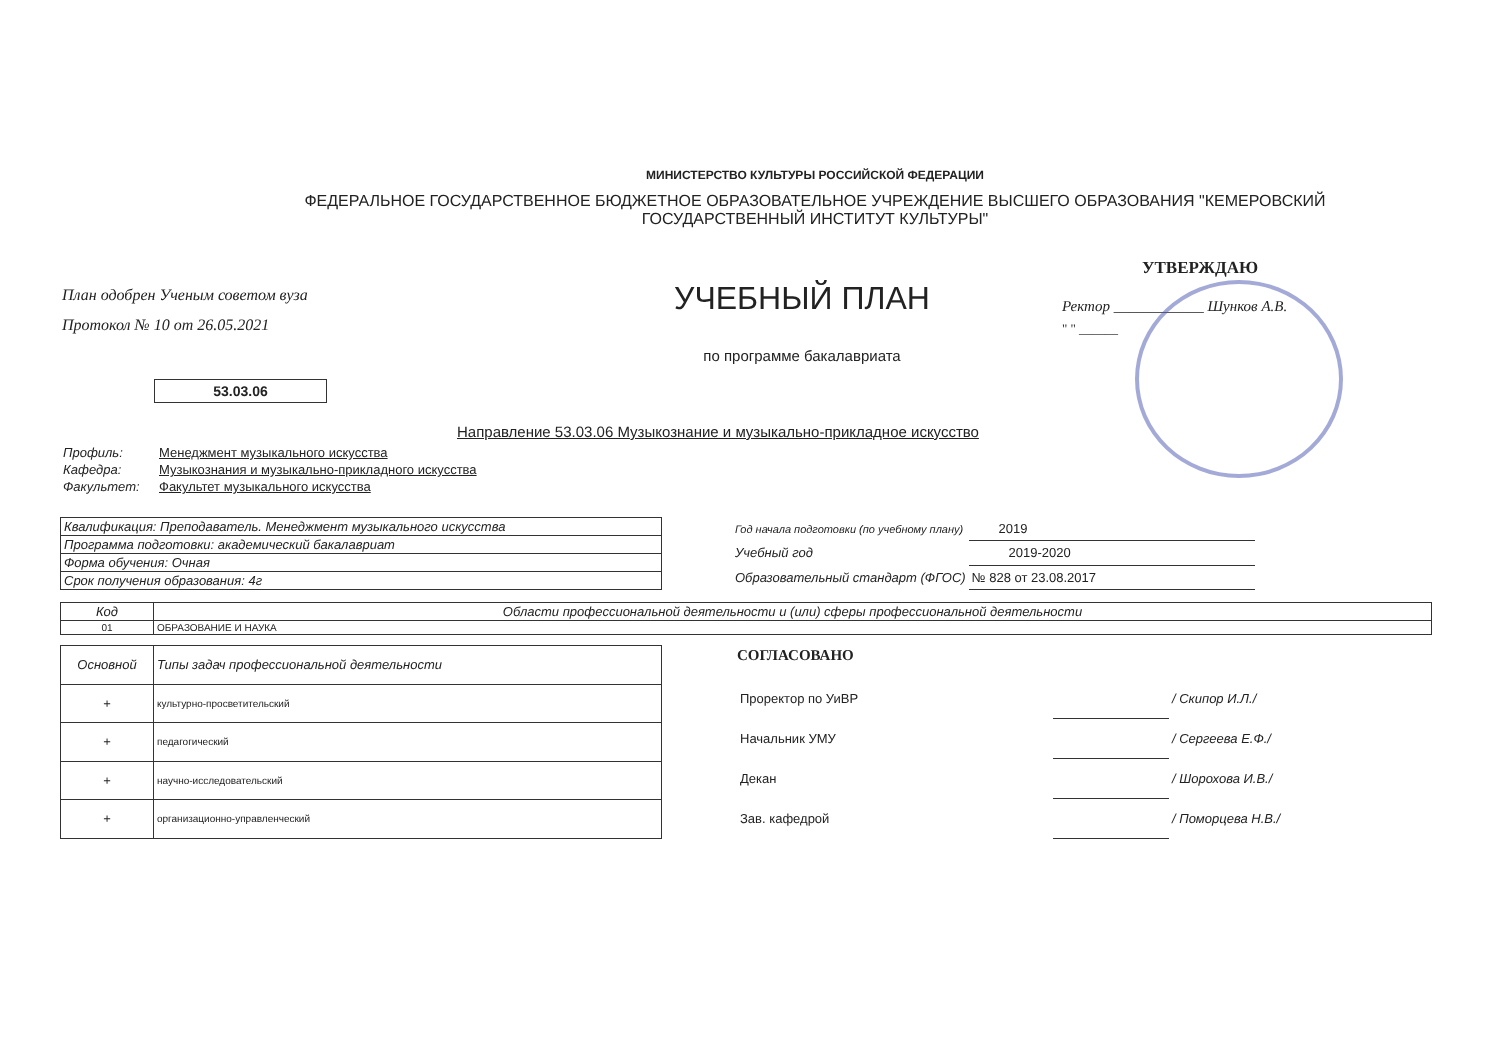МИНИСТЕРСТВО КУЛЬТУРЫ РОССИЙСКОЙ ФЕДЕРАЦИИ
ФЕДЕРАЛЬНОЕ ГОСУДАРСТВЕННОЕ БЮДЖЕТНОЕ ОБРАЗОВАТЕЛЬНОЕ УЧРЕЖДЕНИЕ ВЫСШЕГО ОБРАЗОВАНИЯ "КЕМЕРОВСКИЙ
ГОСУДАРСТВЕННЫЙ ИНСТИТУТ КУЛЬТУРЫ"
План одобрен Ученым советом вуза
Протокол № 10 от 26.05.2021
53.03.06
УЧЕБНЫЙ ПЛАН
по программе бакалавриата
УТВЕРЖДАЮ
Ректор ____________ Шунков А.В.
" " ______
Направление 53.03.06 Музыкознание и музыкально-прикладное искусство
| Профиль: | Менеджмент музыкального искусства |
| Кафедра: | Музыкознания и музыкально-прикладного искусства |
| Факультет: | Факультет музыкального искусства |
| Квалификация: Преподаватель. Менеджмент музыкального искусства |
| Программа подготовки: академический бакалавриат |
| Форма обучения: Очная |
| Срок получения образования: 4г |
| Год начала подготовки (по учебному плану) | 2019 |
| Учебный год | 2019-2020 |
| Образовательный стандарт (ФГОС) | № 828 от 23.08.2017 |
| Код | Области профессиональной деятельности и (или) сферы профессиональной деятельности |
| --- | --- |
| 01 | ОБРАЗОВАНИЕ И НАУКА |
| Основной | Типы задач профессиональной деятельности |
| --- | --- |
| + | культурно-просветительский |
| + | педагогический |
| + | научно-исследовательский |
| + | организационно-управленческий |
СОГЛАСОВАНО
| Проректор по УиВР | | / Скипор И.Л./ |
| Начальник УМУ | | / Сергеева Е.Ф./ |
| Декан | | / Шорохова И.В./ |
| Зав. кафедрой | | / Поморцева Н.В./ |